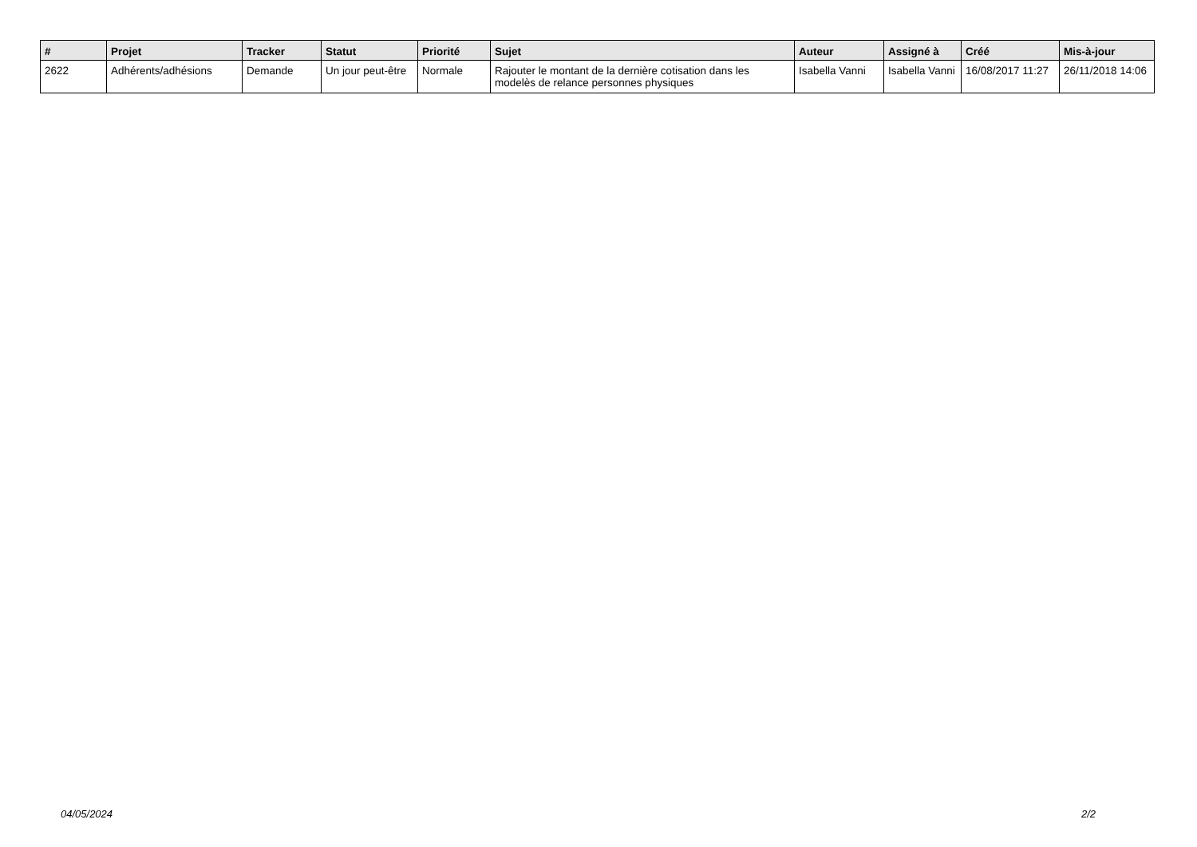| # | Projet | Tracker | Statut | Priorité | Sujet | Auteur | Assigné à | Créé | Mis-à-jour |
| --- | --- | --- | --- | --- | --- | --- | --- | --- | --- |
| 2622 | Adhérents/adhésions | Demande | Un jour peut-être | Normale | Rajouter le montant de la dernière cotisation dans les modelès de relance personnes physiques | Isabella Vanni | Isabella Vanni | 16/08/2017 11:27 | 26/11/2018 14:06 |
04/05/2024 2/2